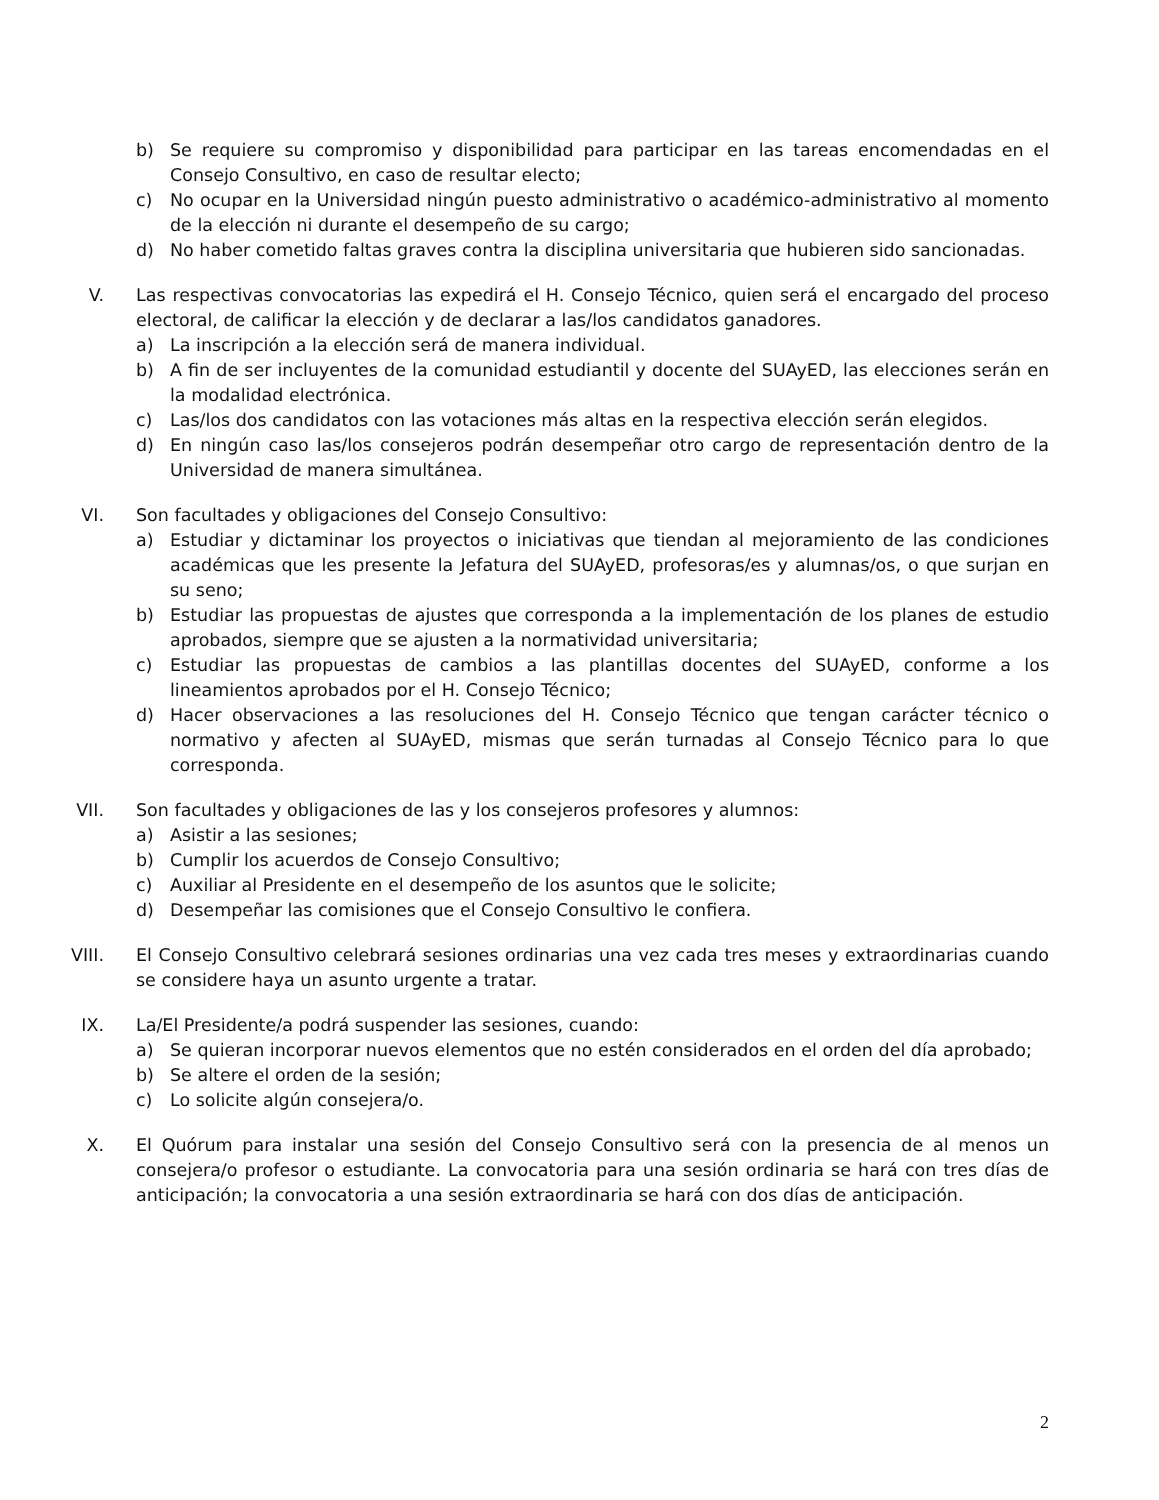b) Se requiere su compromiso y disponibilidad para participar en las tareas encomendadas en el Consejo Consultivo, en caso de resultar electo;
c) No ocupar en la Universidad ningún puesto administrativo o académico-administrativo al momento de la elección ni durante el desempeño de su cargo;
d) No haber cometido faltas graves contra la disciplina universitaria que hubieren sido sancionadas.
V. Las respectivas convocatorias las expedirá el H. Consejo Técnico, quien será el encargado del proceso electoral, de calificar la elección y de declarar a las/los candidatos ganadores.
a) La inscripción a la elección será de manera individual.
b) A fin de ser incluyentes de la comunidad estudiantil y docente del SUAyED, las elecciones serán en la modalidad electrónica.
c) Las/los dos candidatos con las votaciones más altas en la respectiva elección serán elegidos.
d) En ningún caso las/los consejeros podrán desempeñar otro cargo de representación dentro de la Universidad de manera simultánea.
VI. Son facultades y obligaciones del Consejo Consultivo:
a) Estudiar y dictaminar los proyectos o iniciativas que tiendan al mejoramiento de las condiciones académicas que les presente la Jefatura del SUAyED, profesoras/es y alumnas/os, o que surjan en su seno;
b) Estudiar las propuestas de ajustes que corresponda a la implementación de los planes de estudio aprobados, siempre que se ajusten a la normatividad universitaria;
c) Estudiar las propuestas de cambios a las plantillas docentes del SUAyED, conforme a los lineamientos aprobados por el H. Consejo Técnico;
d) Hacer observaciones a las resoluciones del H. Consejo Técnico que tengan carácter técnico o normativo y afecten al SUAyED, mismas que serán turnadas al Consejo Técnico para lo que corresponda.
VII. Son facultades y obligaciones de las y los consejeros profesores y alumnos:
a) Asistir a las sesiones;
b) Cumplir los acuerdos de Consejo Consultivo;
c) Auxiliar al Presidente en el desempeño de los asuntos que le solicite;
d) Desempeñar las comisiones que el Consejo Consultivo le confiera.
VIII. El Consejo Consultivo celebrará sesiones ordinarias una vez cada tres meses y extraordinarias cuando se considere haya un asunto urgente a tratar.
IX. La/El Presidente/a podrá suspender las sesiones, cuando:
a) Se quieran incorporar nuevos elementos que no estén considerados en el orden del día aprobado;
b) Se altere el orden de la sesión;
c) Lo solicite algún consejera/o.
X. El Quórum para instalar una sesión del Consejo Consultivo será con la presencia de al menos un consejera/o profesor o estudiante. La convocatoria para una sesión ordinaria se hará con tres días de anticipación; la convocatoria a una sesión extraordinaria se hará con dos días de anticipación.
2